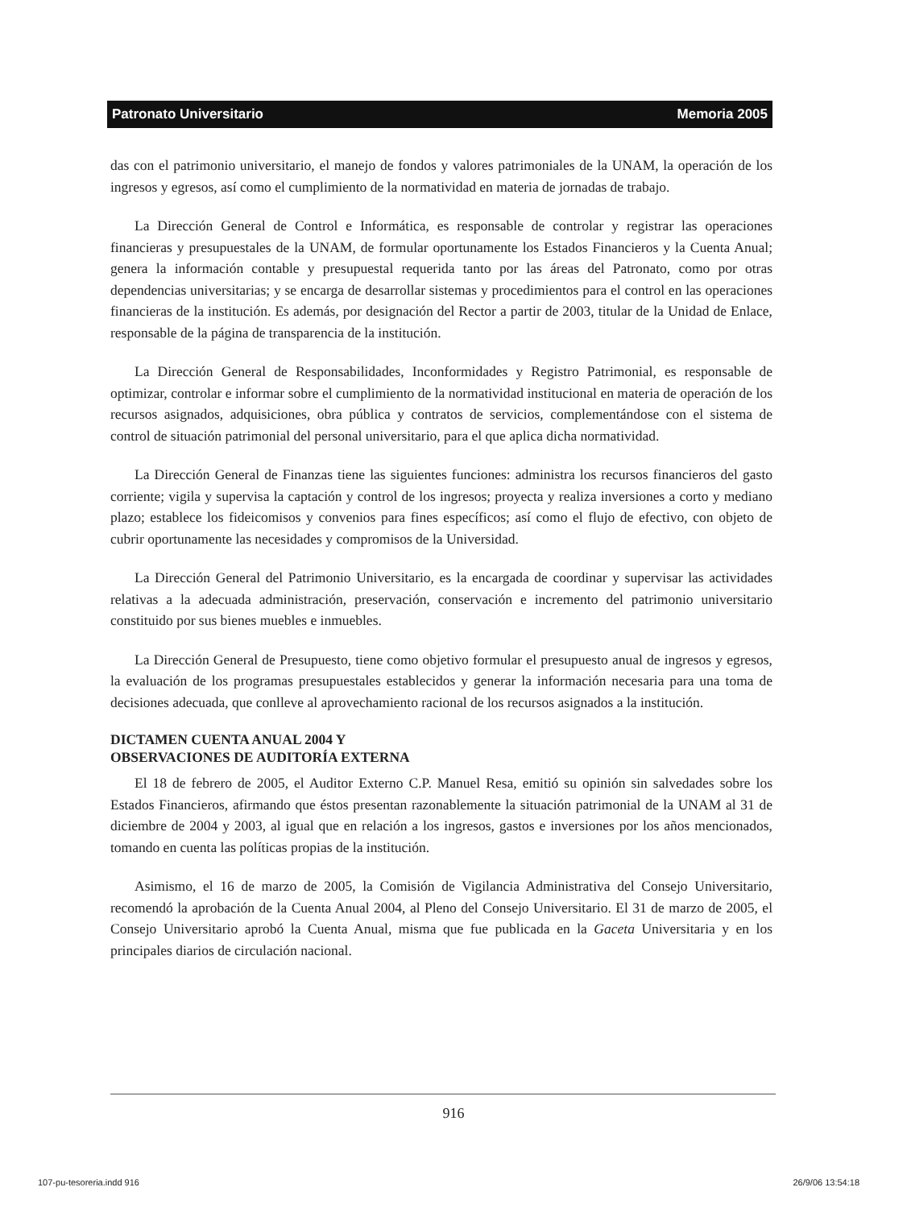Patronato Universitario Memoria 2005
das con el patrimonio universitario, el manejo de fondos y valores patrimoniales de la UNAM, la operación de los ingresos y egresos, así como el cumplimiento de la normatividad en materia de jornadas de trabajo.
La Dirección General de Control e Informática, es responsable de controlar y registrar las operaciones financieras y presupuestales de la UNAM, de formular oportunamente los Estados Financieros y la Cuenta Anual; genera la información contable y presupuestal requerida tanto por las áreas del Patronato, como por otras dependencias universitarias; y se encarga de desarrollar sistemas y procedimientos para el control en las operaciones financieras de la institución. Es además, por designación del Rector a partir de 2003, titular de la Unidad de Enlace, responsable de la página de transparencia de la institución.
La Dirección General de Responsabilidades, Inconformidades y Registro Patrimonial, es responsable de optimizar, controlar e informar sobre el cumplimiento de la normatividad institucional en materia de operación de los recursos asignados, adquisiciones, obra pública y contratos de servicios, complementándose con el sistema de control de situación patrimonial del personal universitario, para el que aplica dicha normatividad.
La Dirección General de Finanzas tiene las siguientes funciones: administra los recursos financieros del gasto corriente; vigila y supervisa la captación y control de los ingresos; proyecta y realiza inversiones a corto y mediano plazo; establece los fideicomisos y convenios para fines específicos; así como el flujo de efectivo, con objeto de cubrir oportunamente las necesidades y compromisos de la Universidad.
La Dirección General del Patrimonio Universitario, es la encargada de coordinar y supervisar las actividades relativas a la adecuada administración, preservación, conservación e incremento del patrimonio universitario constituido por sus bienes muebles e inmuebles.
La Dirección General de Presupuesto, tiene como objetivo formular el presupuesto anual de ingresos y egresos, la evaluación de los programas presupuestales establecidos y generar la información necesaria para una toma de decisiones adecuada, que conlleve al aprovechamiento racional de los recursos asignados a la institución.
DICTAMEN CUENTA ANUAL 2004 Y
OBSERVACIONES DE AUDITORÍA EXTERNA
El 18 de febrero de 2005, el Auditor Externo C.P. Manuel Resa, emitió su opinión sin salvedades sobre los Estados Financieros, afirmando que éstos presentan razonablemente la situación patrimonial de la UNAM al 31 de diciembre de 2004 y 2003, al igual que en relación a los ingresos, gastos e inversiones por los años mencionados, tomando en cuenta las políticas propias de la institución.
Asimismo, el 16 de marzo de 2005, la Comisión de Vigilancia Administrativa del Consejo Universitario, recomendó la aprobación de la Cuenta Anual 2004, al Pleno del Consejo Universitario. El 31 de marzo de 2005, el Consejo Universitario aprobó la Cuenta Anual, misma que fue publicada en la Gaceta Universitaria y en los principales diarios de circulación nacional.
916
107-pu-tesoreria.indd 916 26/9/06 13:54:18